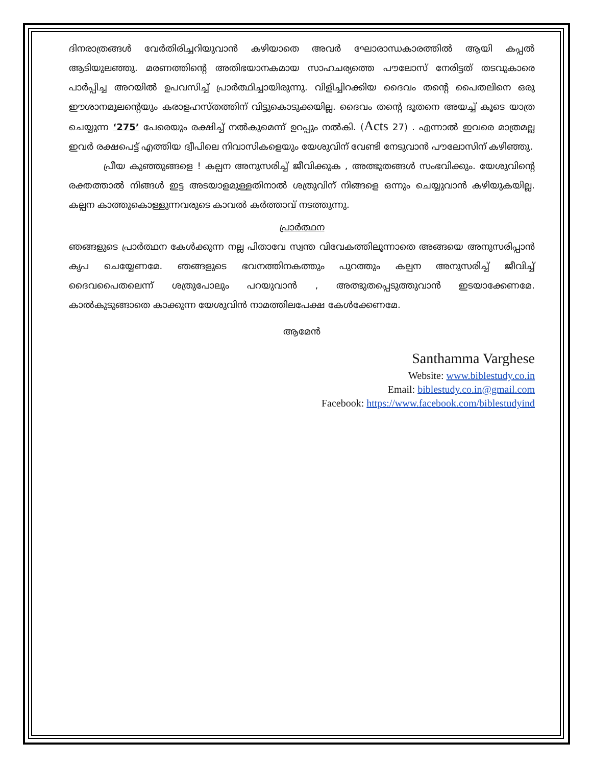ദിനരാത്രങ്ങൾ വേർതിരിച്ചറിയുവാൻ കഴിയാതെ അവർ ഘോരാന്ധകാരത്തിൽ ആയി കപ്പൽ ആടിയുലഞ്ഞു. മരണത്തിന്റെ അതിഭയാനകമായ സാഹചര്യത്തെ പൗലോസ് നേരിട്ടത് തടവുകാരെ പാർപ്പിച്ച അറയിൽ ഉപവസിച്ച് പ്രാർത്ഥിച്ചായിരുന്നു. വിളിച്ചിറക്കിയ ദൈവം തന്റെ പൈതലിനെ ഒരു ഈശാനമൂലന്റെയും കരാളഹസ്തത്തിന് വിട്ടുകൊടുക്കയില്ല. ദൈവം തന്റെ ദൂതനെ അയച്ച് കൂടെ യാത്ര ചെയ്യുന്ന ‘275’ പേരെയും രക്ഷിച്ച് നൽകുമെന്ന് ഉറപ്പും നൽകി. (Acts 27) . എന്നാൽ ഇവരെ മാത്രമല്ല ഇവർ രക്ഷപെട്ട് എത്തിയ ദ്വീപിലെ നിവാസികളെയും യേശുവിന് വേണ്ടി നേടുവാൻ പൗലോസിന് കഴിഞ്ഞു.
പ്രീയ കുഞ്ഞുങ്ങളെ ! കല്പന അനുസരിച്ച് ജീവിക്കുക , അത്ഭുതങ്ങൾ സംഭവിക്കും. യേശുവിന്റെ രക്തത്താൽ നിങ്ങൾ ഇട്ട അടയാളമുള്ളതിനാൽ ശത്രുവിന് നിങ്ങളെ ഒന്നും ചെയ്യുവാൻ കഴിയുകയില്ല. കല്പന കാത്തുകൊള്ളുന്നവരുടെ കാവൽ കർത്താവ് നടത്തുന്നു.
പ്രാർത്ഥന
ഞങ്ങളുടെ പ്രാർത്ഥന കേൾക്കുന്ന നല്ല പിതാവേ സ്വന്ത വിവേകത്തിലൂന്നാതെ അങ്ങയെ അനുസരിപ്പാൻ കൃപ ചെയ്യേണമേ. ഞങ്ങളുടെ ഭവനത്തിനകത്തും പുറത്തും കല്പന അനുസരിച്ച് ജീവിച്ച് ദൈവപൈതലെന്ന് ശത്രുപോലും പറയുവാൻ , അത്ഭുതപ്പെടുത്തുവാൻ ഇടയാക്കേണമേ. കാൽകുടുങ്ങാതെ കാക്കുന്ന യേശുവിൻ നാമത്തിലപേക്ഷ കേൾക്കേണമേ.
ആമേൻ
Santhamma Varghese
Website: www.biblestudy.co.in
Email: biblestudy.co.in@gmail.com
Facebook: https://www.facebook.com/biblestudyind